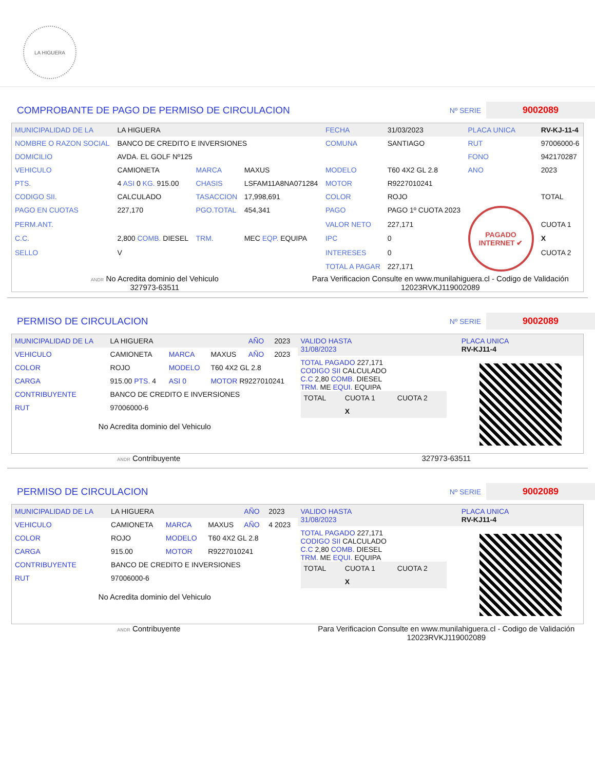LA HIGUERA
COMPROBANTE DE PAGO DE PERMISO DE CIRCULACION
Nº SERIE 9002089
| MUNICIPALIDAD DE LA | LA HIGUERA | | | FECHA | 31/03/2023 | PLACA UNICA | RV-KJ-11-4 |
| NOMBRE O RAZON SOCIAL | BANCO DE CREDITO E INVERSIONES | | | COMUNA | SANTIAGO | RUT | 97006000-6 |
| DOMICILIO | AVDA. EL GOLF Nº125 | | | | | FONO | 942170287 |
| VEHICULO | CAMIONETA | MARCA | MAXUS | MODELO | T60 4X2 GL 2.8 | ANO | 2023 |
| PTS. | 4 ASI 0 KG. 915.00 | CHASIS | LSFAM11A8NA071284 | MOTOR | R9227010241 | | |
| CODIGO SII. | CALCULADO | TASACCION | 17,998,691 | COLOR | ROJO | | TOTAL |
| PAGO EN CUOTAS | 227,170 | PGO.TOTAL | 454,341 | PAGO | PAGO 1º CUOTA 2023 | PAGADO INTERNET ✔ | |
| PERM.ANT. | | | | VALOR NETO | 227,171 | | CUOTA 1 |
| C.C. | 2,800 COMB. DIESEL | TRM. | MEC EQP. EQUIPA | IPC | 0 | | X |
| SELLO | V | | | INTERESES | 0 | | CUOTA 2 |
| | | | | TOTAL A PAGAR | 227,171 | | |
ANDR No Acredita dominio del Vehiculo
327973-63511
Para Verificacion Consulte en www.munilahiguera.cl - Codigo de Validación
12023RVKJ119002089
PERMISO DE CIRCULACION
Nº SERIE 9002089
| MUNICIPALIDAD DE LA | LA HIGUERA | | | AÑO | 2023 |
| VEHICULO | CAMIONETA | MARCA | MAXUS | AÑO | 2023 |
| COLOR | ROJO | MODELO | T60 4X2 GL 2.8 | | |
| CARGA | 915.00 PTS. 4 | ASI 0 | MOTOR R9227010241 | | |
| CONTRIBUYENTE | BANCO DE CREDITO E INVERSIONES | | | | |
| RUT | 97006000-6 | | | | |
No Acredita dominio del Vehiculo
| VALIDO HASTA 31/08/2023 | | PLACA UNICA RV-KJ11-4 |
| TOTAL PAGADO 227,171 CODIGO SII CALCULADO C.C 2,80 COMB. DIESEL TRM. ME EQUI. EQUIPA / TOTAL / CUOTA 1 / CUOTA 2 / / / X / / | | |
ANDR Contribuyente 327973-63511
PERMISO DE CIRCULACION
Nº SERIE 9002089
| MUNICIPALIDAD DE LA | LA HIGUERA | | | AÑO | 2023 |
| VEHICULO | CAMIONETA | MARCA | MAXUS | AÑO | 4 2023 |
| COLOR | ROJO | MODELO | T60 4X2 GL 2.8 | | |
| CARGA | 915.00 | MOTOR | R9227010241 | | |
| CONTRIBUYENTE | BANCO DE CREDITO E INVERSIONES | | | | |
| RUT | 97006000-6 | | | | |
No Acredita dominio del Vehiculo
| VALIDO HASTA 31/08/2023 | | PLACA UNICA RV-KJ11-4 |
| TOTAL PAGADO 227,171 CODIGO SII CALCULADO C.C 2,80 COMB. DIESEL TRM. ME EQUI. EQUIPA / TOTAL / CUOTA 1 / CUOTA 2 / / / X / / | | |
ANDR Contribuyente Para Verificacion Consulte en www.munilahiguera.cl - Codigo de Validación
12023RVKJ119002089